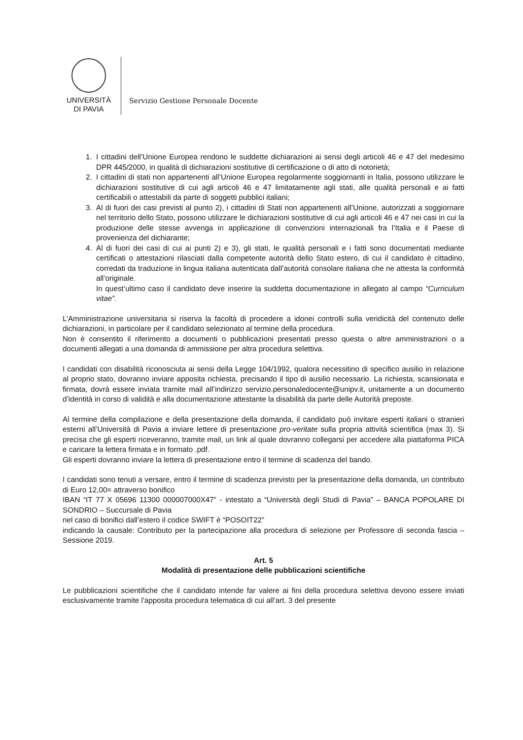UNIVERSITÀ
DI PAVIA
Servizio Gestione Personale Docente
1. I cittadini dell’Unione Europea rendono le suddette dichiarazioni ai sensi degli articoli 46 e 47 del medesimo DPR 445/2000, in qualità di dichiarazioni sostitutive di certificazione o di atto di notorietà;
2. I cittadini di stati non appartenenti all’Unione Europea regolarmente soggiornanti in Italia, possono utilizzare le dichiarazioni sostitutive di cui agli articoli 46 e 47 limitatamente agli stati, alle qualità personali e ai fatti certificabili o attestabili da parte di soggetti pubblici italiani;
3. Al di fuori dei casi previsti al punto 2), i cittadini di Stati non appartenenti all’Unione, autorizzati a soggiornare nel territorio dello Stato, possono utilizzare le dichiarazioni sostitutive di cui agli articoli 46 e 47 nei casi in cui la produzione delle stesse avvenga in applicazione di convenzioni internazionali fra l’Italia e il Paese di provenienza del dichiarante;
4. Al di fuori dei casi di cui ai punti 2) e 3), gli stati, le qualità personali e i fatti sono documentati mediante certificati o attestazioni rilasciati dalla competente autorità dello Stato estero, di cui il candidato è cittadino, corredati da traduzione in lingua italiana autenticata dall’autorità consolare italiana che ne attesta la conformità all’originale.
In quest’ultimo caso il candidato deve inserire la suddetta documentazione in allegato al campo “Curriculum vitae”.
L’Amministrazione universitaria si riserva la facoltà di procedere a idonei controlli sulla veridicità del contenuto delle dichiarazioni, in particolare per il candidato selezionato al termine della procedura.
Non è consentito il riferimento a documenti o pubblicazioni presentati presso questa o altre amministrazioni o a documenti allegati a una domanda di ammissione per altra procedura selettiva.
I candidati con disabilità riconosciuta ai sensi della Legge 104/1992, qualora necessitino di specifico ausilio in relazione al proprio stato, dovranno inviare apposita richiesta, precisando il tipo di ausilio necessario. La richiesta, scansionata e firmata, dovrà essere inviata tramite mail all’indirizzo servizio.personaledocente@unipv.it, unitamente a un documento d’identità in corso di validità e alla documentazione attestante la disabilità da parte delle Autorità preposte.
Al termine della compilazione e della presentazione della domanda, il candidato può invitare esperti italiani o stranieri esterni all’Università di Pavia a inviare lettere di presentazione pro-veritate sulla propria attività scientifica (max 3). Si precisa che gli esperti riceveranno, tramite mail, un link al quale dovranno collegarsi per accedere alla piattaforma PICA e caricare la lettera firmata e in formato .pdf.
Gli esperti dovranno inviare la lettera di presentazione entro il termine di scadenza del bando.
I candidati sono tenuti a versare, entro il termine di scadenza previsto per la presentazione della domanda, un contributo di Euro 12,00= attraverso bonifico
IBAN “IT 77 X 05696 11300 000007000X47” - intestato a “Università degli Studi di Pavia” – BANCA POPOLARE DI SONDRIO – Succursale di Pavia
nel caso di bonifici dall’estero il codice SWIFT è “POSOIT22”
indicando la causale: Contributo per la partecipazione alla procedura di selezione per Professore di seconda fascia – Sessione 2019.
Art. 5
Modalità di presentazione delle pubblicazioni scientifiche
Le pubblicazioni scientifiche che il candidato intende far valere ai fini della procedura selettiva devono essere inviati esclusivamente tramite l'apposita procedura telematica di cui all’art. 3 del presente